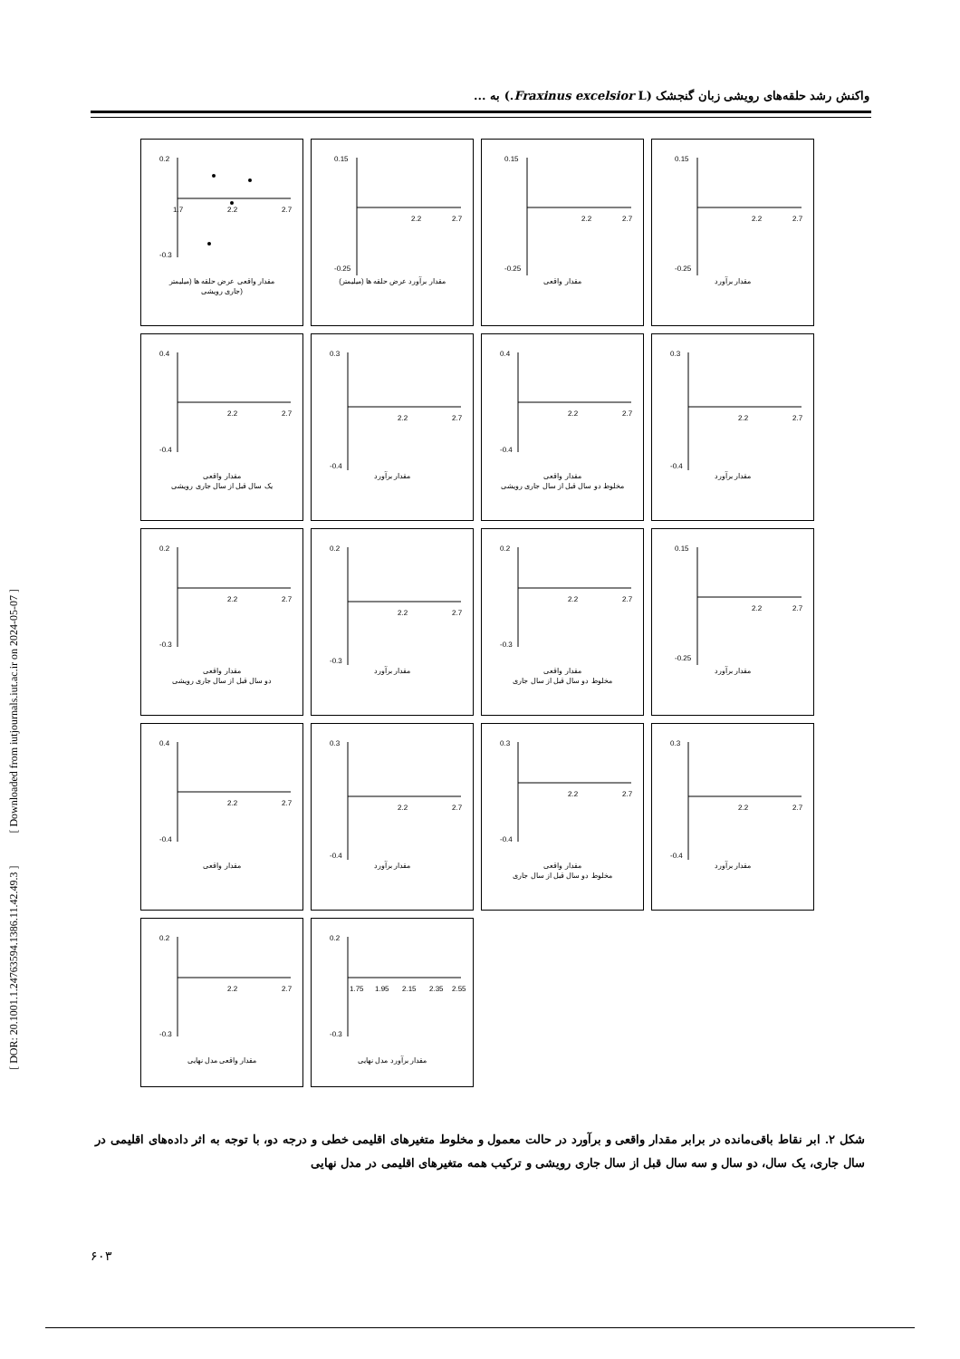واکنش رشد حلقه‌های رویشی زبان گنجشک (Fraxinus excelsior L.) به ...
[ DOR: 20.1001.1.24763594.1386.11.42.49.3 ] [ Downloaded from iutjournals.iut.ac.ir on 2024-05-07 ]
0.2
-0.3
1.7
2.2
2.7
مقدار واقعی عرض حلقه ها (میلیمتر
جاری رویشی)
0.15
-0.25
2.2
2.7
مقدار برآورد عرض حلقه ها (میلیمتر)
0.15
-0.25
2.2
2.7
مقدار واقعی
0.15
-0.25
2.2
2.7
مقدار برآورد
0.4
-0.4
2.2
2.7
مقدار واقعی
یک سال قبل از سال جاری رویشی
0.3
-0.4
2.2
2.7
مقدار برآورد
0.4
-0.4
2.2
2.7
مقدار واقعی
مخلوط دو سال قبل از سال جاری رویشی
0.3
-0.4
2.2
2.7
مقدار برآورد
0.2
-0.3
2.2
2.7
مقدار واقعی
دو سال قبل از سال جاری رویشی
0.2
-0.3
2.2
2.7
مقدار برآورد
0.2
-0.3
2.2
2.7
مقدار واقعی
مخلوط دو سال قبل از سال جاری
0.15
-0.25
2.2
2.7
مقدار برآورد
0.4
-0.4
2.2
2.7
مقدار واقعی
0.3
-0.4
2.2
2.7
مقدار برآورد
0.3
-0.4
2.2
2.7
مقدار واقعی
مخلوط دو سال قبل از سال جاری
0.3
-0.4
2.2
2.7
مقدار برآورد
0.2
-0.3
2.2
2.7
مقدار واقعی مدل نهایی
0.2
-0.3
1.75
1.95
2.15
2.35
2.55
مقدار برآورد مدل نهایی
شکل ۲. ابر نقاط باقی‌مانده در برابر مقدار واقعی و برآورد در حالت معمول و مخلوط متغیرهای اقلیمی خطی و درجه دو، با توجه به اثر داده‌های اقلیمی در سال جاری، یک سال، دو سال و سه سال قبل از سال جاری رویشی و ترکیب همه متغیرهای اقلیمی در مدل نهایی
۶۰۳